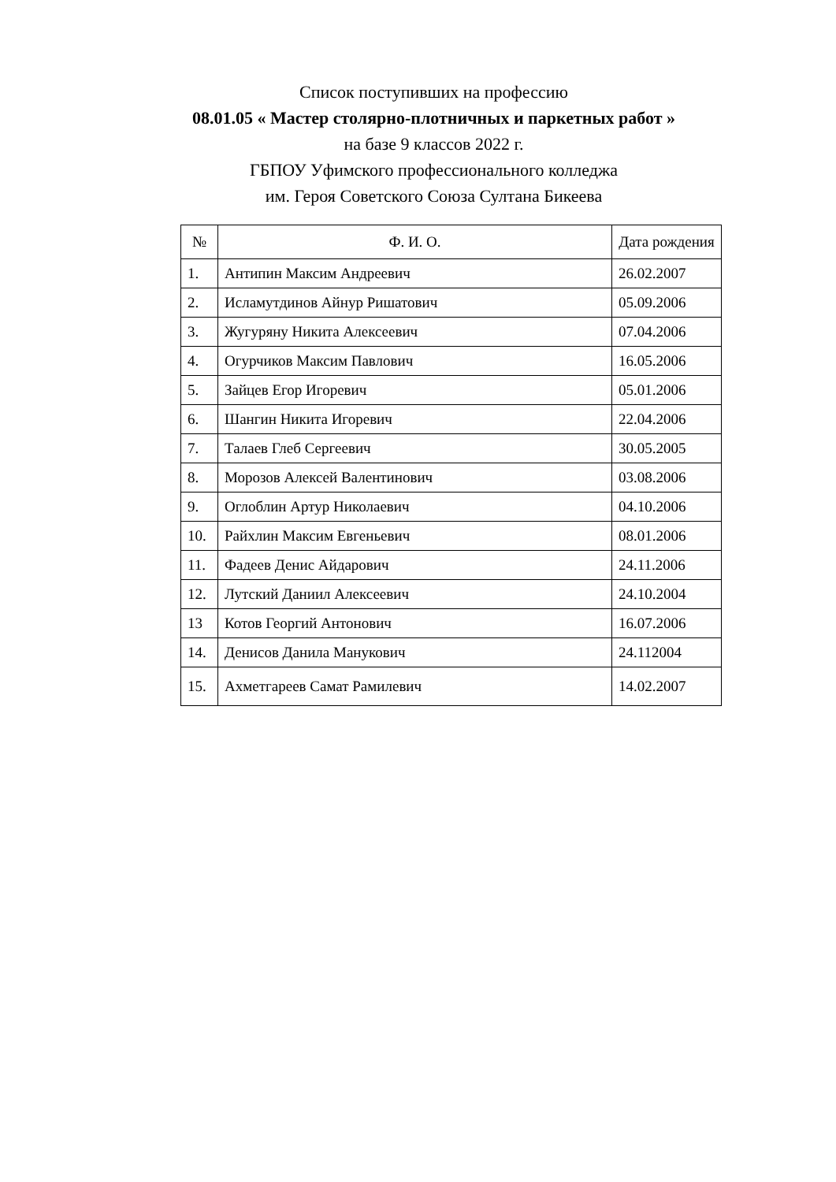Список поступивших на профессию
08.01.05 « Мастер столярно-плотничных и паркетных работ »
на базе 9 классов 2022 г.
ГБПОУ Уфимского профессионального колледжа
им. Героя Советского Союза Султана Бикеева
| № | Ф. И. О. | Дата рождения |
| --- | --- | --- |
| 1. | Антипин Максим Андреевич | 26.02.2007 |
| 2. | Исламутдинов Айнур Ришатович | 05.09.2006 |
| 3. | Жугуряну Никита Алексеевич | 07.04.2006 |
| 4. | Огурчиков Максим Павлович | 16.05.2006 |
| 5. | Зайцев Егор Игоревич | 05.01.2006 |
| 6. | Шангин Никита Игоревич | 22.04.2006 |
| 7. | Талаев Глеб Сергеевич | 30.05.2005 |
| 8. | Морозов Алексей Валентинович | 03.08.2006 |
| 9. | Оглоблин Артур Николаевич | 04.10.2006 |
| 10. | Райхлин Максим Евгеньевич | 08.01.2006 |
| 11. | Фадеев Денис Айдарович | 24.11.2006 |
| 12. | Лутский Даниил Алексеевич | 24.10.2004 |
| 13 | Котов Георгий Антонович | 16.07.2006 |
| 14. | Денисов Данила Манукович | 24.112004 |
| 15. | Ахметгареев Самат Рамилевич | 14.02.2007 |